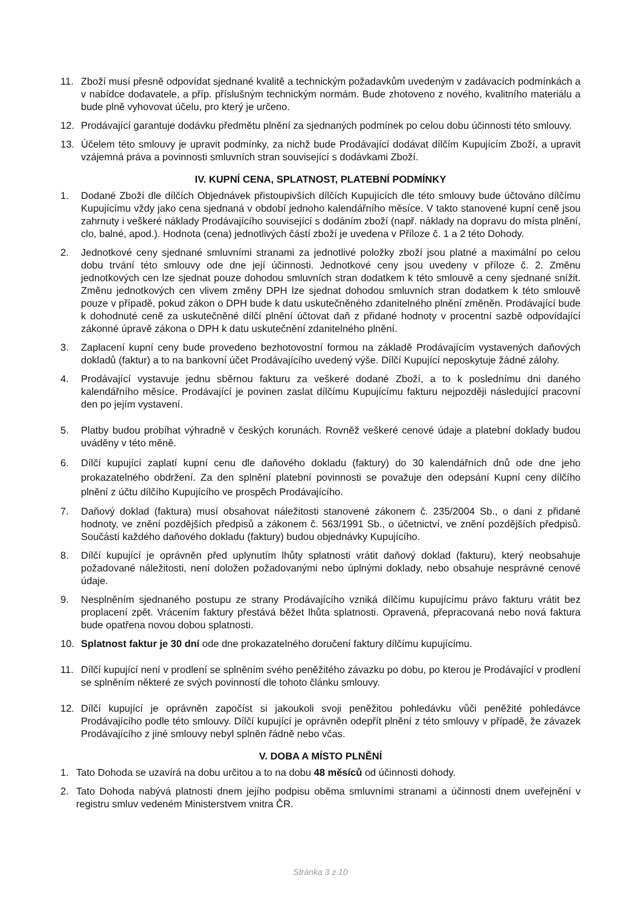11. Zboží musí přesně odpovídat sjednané kvalitě a technickým požadavkům uvedeným v zadávacích podmínkách a v nabídce dodavatele, a příp. příslušným technickým normám. Bude zhotoveno z nového, kvalitního materiálu a bude plně vyhovovat účelu, pro který je určeno.
12. Prodávající garantuje dodávku předmětu plnění za sjednaných podmínek po celou dobu účinnosti této smlouvy.
13. Účelem této smlouvy je upravit podmínky, za nichž bude Prodávající dodávat dílčím Kupujícím Zboží, a upravit vzájemná práva a povinnosti smluvních stran související s dodávkami Zboží.
IV. KUPNÍ CENA, SPLATNOST, PLATEBNÍ PODMÍNKY
1. Dodané Zboží dle dílčích Objednávek přistoupivších dílčích Kupujících dle této smlouvy bude účtováno dílčímu Kupujícímu vždy jako cena sjednaná v období jednoho kalendářního měsíce. V takto stanovené kupní ceně jsou zahrnuty i veškeré náklady Prodávajícího související s dodáním zboží (např. náklady na dopravu do místa plnění, clo, balné, apod.). Hodnota (cena) jednotlivých částí zboží je uvedena v Příloze č. 1 a 2 této Dohody.
2. Jednotkové ceny sjednané smluvními stranami za jednotlivé položky zboží jsou platné a maximální po celou dobu trvání této smlouvy ode dne její účinnosti. Jednotkové ceny jsou uvedeny v příloze č. 2. Změnu jednotkových cen lze sjednat pouze dohodou smluvních stran dodatkem k této smlouvě a ceny sjednané snížit. Změnu jednotkových cen vlivem změny DPH lze sjednat dohodou smluvních stran dodatkem k této smlouvě pouze v případě, pokud zákon o DPH bude k datu uskutečněného zdanitelného plnění změněn. Prodávající bude k dohodnuté ceně za uskutečněné dílčí plnění účtovat daň z přidané hodnoty v procentní sazbě odpovídající zákonné úpravě zákona o DPH k datu uskutečnění zdanitelného plnění.
3. Zaplacení kupní ceny bude provedeno bezhotovostní formou na základě Prodávajícím vystavených daňových dokladů (faktur) a to na bankovní účet Prodávajícího uvedený výše. Dílčí Kupující neposkytuje žádné zálohy.
4. Prodávající vystavuje jednu sběrnou fakturu za veškeré dodané Zboží, a to k poslednímu dni daného kalendářního měsíce. Prodávající je povinen zaslat dílčímu Kupujícímu fakturu nejpozději následující pracovní den po jejím vystavení.
5. Platby budou probíhat výhradně v českých korunách. Rovněž veškeré cenové údaje a platební doklady budou uváděny v této měně.
6. Dílčí kupující zaplatí kupní cenu dle daňového dokladu (faktury) do 30 kalendářních dnů ode dne jeho prokazatelného obdržení. Za den splnění platební povinnosti se považuje den odepsání Kupní ceny dílčího plnění z účtu dílčího Kupujícího ve prospěch Prodávajícího.
7. Daňový doklad (faktura) musí obsahovat náležitosti stanovené zákonem č. 235/2004 Sb., o dani z přidané hodnoty, ve znění pozdějších předpisů a zákonem č. 563/1991 Sb., o účetnictví, ve znění pozdějších předpisů. Součástí každého daňového dokladu (faktury) budou objednávky Kupujícího.
8. Dílčí kupující je oprávněn před uplynutím lhůty splatnosti vrátit daňový doklad (fakturu), který neobsahuje požadované náležitosti, není doložen požadovanými nebo úplnými doklady, nebo obsahuje nesprávné cenové údaje.
9. Nesplněním sjednaného postupu ze strany Prodávajícího vzniká dílčímu kupujícímu právo fakturu vrátit bez proplacení zpět. Vrácením faktury přestává běžet lhůta splatnosti. Opravená, přepracovaná nebo nová faktura bude opatřena novou dobou splatnosti.
10. Splatnost faktur je 30 dní ode dne prokazatelného doručení faktury dílčímu kupujícímu.
11. Dílčí kupující není v prodlení se splněním svého peněžitého závazku po dobu, po kterou je Prodávající v prodlení se splněním některé ze svých povinností dle tohoto článku smlouvy.
12. Dílčí kupující je oprávněn započíst si jakoukoli svoji peněžitou pohledávku vůči peněžité pohledávce Prodávajícího podle této smlouvy. Dílčí kupující je oprávněn odepřít plnění z této smlouvy v případě, že závazek Prodávajícího z jiné smlouvy nebyl splněn řádně nebo včas.
V. DOBA A MÍSTO PLNĚNÍ
1. Tato Dohoda se uzavírá na dobu určitou a to na dobu 48 měsíců od účinnosti dohody.
2. Tato Dohoda nabývá platnosti dnem jejího podpisu oběma smluvními stranami a účinnosti dnem uveřejnění v registru smluv vedeném Ministerstvem vnitra ČR.
Stránka 3 z 10